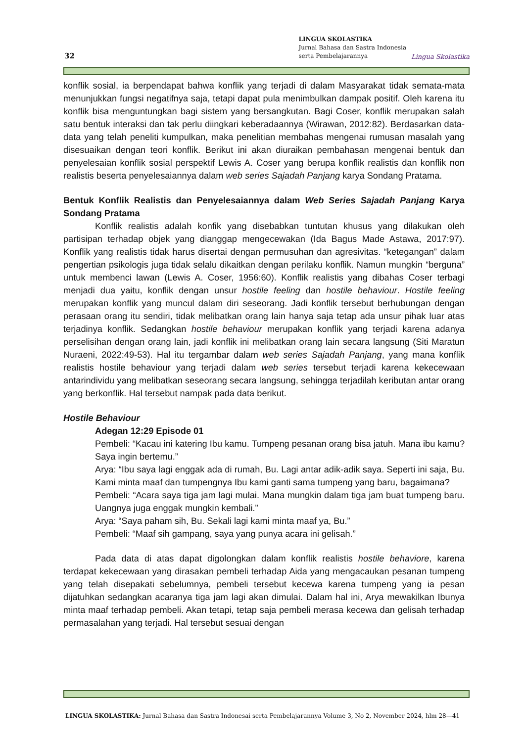32
LINGUA SKOLASTIKA
Jurnal Bahasa dan Sastra Indonesia
serta Pembelajarannya
Lingua Skolastika
konflik sosial, ia berpendapat bahwa konflik yang terjadi di dalam Masyarakat tidak semata-mata menunjukkan fungsi negatifnya saja, tetapi dapat pula menimbulkan dampak positif. Oleh karena itu konflik bisa menguntungkan bagi sistem yang bersangkutan. Bagi Coser, konflik merupakan salah satu bentuk interaksi dan tak perlu diingkari keberadaannya (Wirawan, 2012:82). Berdasarkan data-data yang telah peneliti kumpulkan, maka penelitian membahas mengenai rumusan masalah yang disesuaikan dengan teori konflik. Berikut ini akan diuraikan pembahasan mengenai bentuk dan penyelesaian konflik sosial perspektif Lewis A. Coser yang berupa konflik realistis dan konflik non realistis beserta penyelesaiannya dalam web series Sajadah Panjang karya Sondang Pratama.
Bentuk Konflik Realistis dan Penyelesaiannya dalam Web Series Sajadah Panjang Karya Sondang Pratama
Konflik realistis adalah konfik yang disebabkan tuntutan khusus yang dilakukan oleh partisipan terhadap objek yang dianggap mengecewakan (Ida Bagus Made Astawa, 2017:97). Konflik yang realistis tidak harus disertai dengan permusuhan dan agresivitas. “ketegangan” dalam pengertian psikologis juga tidak selalu dikaitkan dengan perilaku konflik. Namun mungkin “berguna” untuk membenci lawan (Lewis A. Coser, 1956:60). Konflik realistis yang dibahas Coser terbagi menjadi dua yaitu, konflik dengan unsur hostile feeling dan hostile behaviour. Hostile feeling merupakan konflik yang muncul dalam diri seseorang. Jadi konflik tersebut berhubungan dengan perasaan orang itu sendiri, tidak melibatkan orang lain hanya saja tetap ada unsur pihak luar atas terjadinya konflik. Sedangkan hostile behaviour merupakan konflik yang terjadi karena adanya perselisihan dengan orang lain, jadi konflik ini melibatkan orang lain secara langsung (Siti Maratun Nuraeni, 2022:49-53). Hal itu tergambar dalam web series Sajadah Panjang, yang mana konflik realistis hostile behaviour yang terjadi dalam web series tersebut terjadi karena kekecewaan antarindividu yang melibatkan seseorang secara langsung, sehingga terjadilah keributan antar orang yang berkonflik. Hal tersebut nampak pada data berikut.
Hostile Behaviour
Adegan 12:29 Episode 01
Pembeli: “Kacau ini katering Ibu kamu. Tumpeng pesanan orang bisa jatuh. Mana ibu kamu? Saya ingin bertemu.”
Arya: “Ibu saya lagi enggak ada di rumah, Bu. Lagi antar adik-adik saya. Seperti ini saja, Bu. Kami minta maaf dan tumpengnya Ibu kami ganti sama tumpeng yang baru, bagaimana?
Pembeli: “Acara saya tiga jam lagi mulai. Mana mungkin dalam tiga jam buat tumpeng baru. Uangnya juga enggak mungkin kembali.”
Arya: “Saya paham sih, Bu. Sekali lagi kami minta maaf ya, Bu.”
Pembeli: “Maaf sih gampang, saya yang punya acara ini gelisah.”
Pada data di atas dapat digolongkan dalam konflik realistis hostile behaviore, karena terdapat kekecewaan yang dirasakan pembeli terhadap Aida yang mengacaukan pesanan tumpeng yang telah disepakati sebelumnya, pembeli tersebut kecewa karena tumpeng yang ia pesan dijatuhkan sedangkan acaranya tiga jam lagi akan dimulai. Dalam hal ini, Arya mewakilkan Ibunya minta maaf terhadap pembeli. Akan tetapi, tetap saja pembeli merasa kecewa dan gelisah terhadap permasalahan yang terjadi. Hal tersebut sesuai dengan
LINGUA SKOLASTIKA: Jurnal Bahasa dan Sastra Indonesai serta Pembelajarannya Volume 3, No 2, November 2024, hlm 28—41